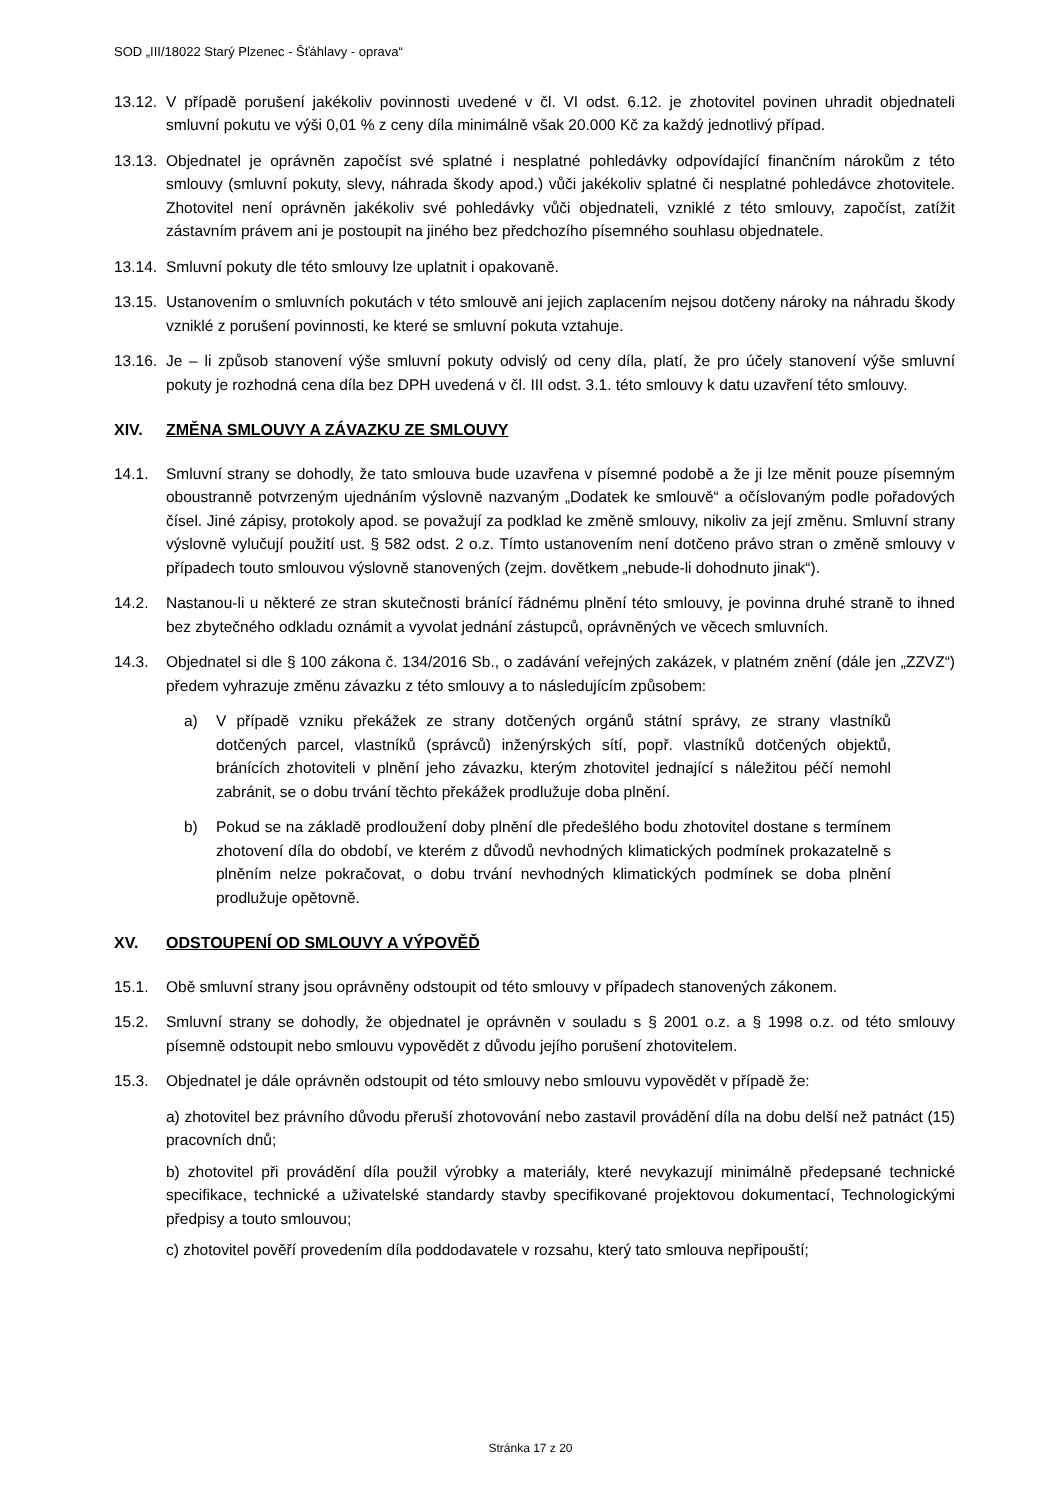SOD „III/18022 Starý Plzenec - Šťáhlavy - oprava“
13.12.
V případě porušení jakékoliv povinnosti uvedené v čl. VI odst. 6.12. je zhotovitel povinen uhradit objednateli smluvní pokutu ve výši 0,01 % z ceny díla minimálně však 20.000 Kč za každý jednotlivý případ.
13.13.
Objednatel je oprávněn započíst své splatné i nesplatné pohledávky odpovídající finančním nárokům z této smlouvy (smluvní pokuty, slevy, náhrada škody apod.) vůči jakékoliv splatné či nesplatné pohledávce zhotovitele. Zhotovitel není oprávněn jakékoliv své pohledávky vůči objednateli, vzniklé z této smlouvy, započíst, zatížit zástavním právem ani je postoupit na jiného bez předchozího písemného souhlasu objednatele.
13.14.
Smluvní pokuty dle této smlouvy lze uplatnit i opakovaně.
13.15.
Ustanovením o smluvních pokutách v této smlouvě ani jejich zaplacením nejsou dotčeny nároky na náhradu škody vzniklé z porušení povinnosti, ke které se smluvní pokuta vztahuje.
13.16.
Je – li způsob stanovení výše smluvní pokuty odvislý od ceny díla, platí, že pro účely stanovení výše smluvní pokuty je rozhodná cena díla bez DPH uvedená v čl. III odst. 3.1. této smlouvy k datu uzavření této smlouvy.
XIV. ZMĚNA SMLOUVY A ZÁVAZKU ZE SMLOUVY
14.1. Smluvní strany se dohodly, že tato smlouva bude uzavřena v písemné podobě a že ji lze měnit pouze písemným oboustranně potvrzeným ujednáním výslovně nazvaným „Dodatek ke smlouvě“ a očíslovaným podle pořadových čísel. Jiné zápisy, protokoly apod. se považují za podklad ke změně smlouvy, nikoliv za její změnu. Smluvní strany výslovně vylučují použití ust. § 582 odst. 2 o.z. Tímto ustanovením není dotčeno právo stran o změně smlouvy v případech touto smlouvou výslovně stanovených (zejm. dovětkem „nebude-li dohodnuto jinak“).
14.2. Nastanou-li u některé ze stran skutečnosti bránící řádnému plnění této smlouvy, je povinna druhé straně to ihned bez zbytečného odkladu oznámit a vyvolat jednání zástupců, oprávněných ve věcech smluvních.
14.3. Objednatel si dle § 100 zákona č. 134/2016 Sb., o zadávání veřejných zakázek, v platném znění (dále jen „ZZVZ“) předem vyhrazuje změnu závazku z této smlouvy a to následujícím způsobem:
a) V případě vzniku překážek ze strany dotčených orgánů státní správy, ze strany vlastníků dotčených parcel, vlastníků (správců) inženýrských sítí, popř. vlastníků dotčených objektů, bránících zhotoviteli v plnění jeho závazku, kterým zhotovitel jednající s náležitou péčí nemohl zabránit, se o dobu trvání těchto překážek prodlužuje doba plnění.
b) Pokud se na základě prodloužení doby plnění dle předešlého bodu zhotovitel dostane s termínem zhotovení díla do období, ve kterém z důvodů nevhodných klimatických podmínek prokazatelně s plněním nelze pokračovat, o dobu trvání nevhodných klimatických podmínek se doba plnění prodlužuje opětovně.
XV. ODSTOUPENÍ OD SMLOUVY A VÝPOVĚĎ
15.1. Obě smluvní strany jsou oprávněny odstoupit od této smlouvy v případech stanovených zákonem.
15.2. Smluvní strany se dohodly, že objednatel je oprávněn v souladu s § 2001 o.z. a § 1998 o.z. od této smlouvy písemně odstoupit nebo smlouvu vypovědět z důvodu jejího porušení zhotovitelem.
15.3. Objednatel je dále oprávněn odstoupit od této smlouvy nebo smlouvu vypovědět v případě že:
a) zhotovitel bez právního důvodu přeruší zhotovování nebo zastavil provádění díla na dobu delší než patnáct (15) pracovních dnů;
b) zhotovitel při provádění díla použil výrobky a materiály, které nevykazují minimálně předepsané technické specifikace, technické a uživatelské standardy stavby specifikované projektovou dokumentací, Technologickými předpisy a touto smlouvou;
c) zhotovitel pověří provedením díla poddodavatele v rozsahu, který tato smlouva nepřipouští;
Stránka 17 z 20